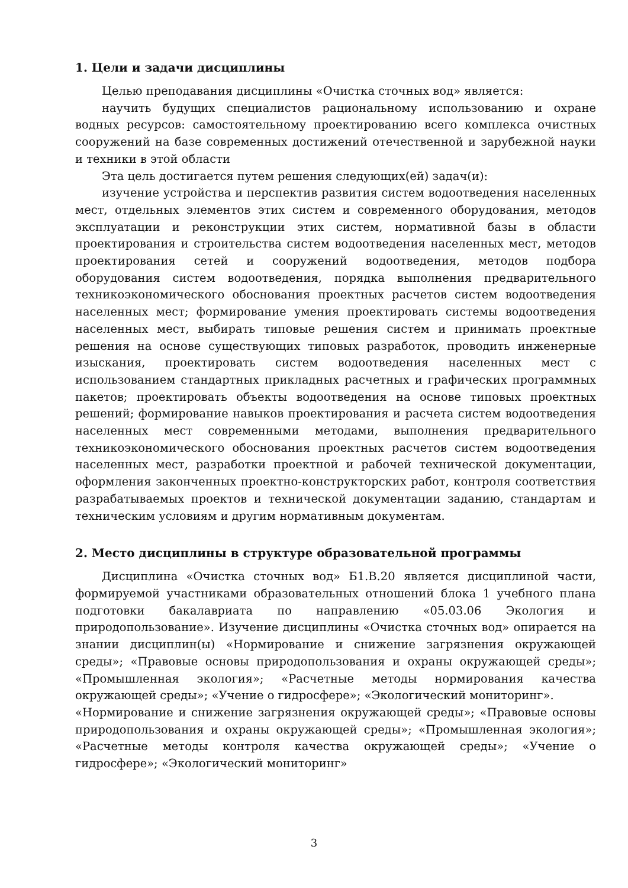1. Цели и задачи дисциплины
Целью преподавания дисциплины «Очистка сточных вод» является:
научить будущих специалистов рациональному использованию и охране водных ресурсов: самостоятельному проектированию всего комплекса очистных сооружений на базе современных достижений отечественной и зарубежной науки и техники в этой области
Эта цель достигается путем решения следующих(ей) задач(и):
изучение устройства и перспектив развития систем водоотведения населенных мест, отдельных элементов этих систем и современного оборудования, методов эксплуатации и реконструкции этих систем, нормативной базы в области проектирования и строительства систем водоотведения населенных мест, методов проектирования сетей и сооружений водоотведения, методов подбора оборудования систем водоотведения, порядка выполнения предварительного техникоэкономического обоснования проектных расчетов систем водоотведения населенных мест; формирование умения проектировать системы водоотведения населенных мест, выбирать типовые решения систем и принимать проектные решения на основе существующих типовых разработок, проводить инженерные изыскания, проектировать систем водоотведения населенных мест с использованием стандартных прикладных расчетных и графических программных пакетов; проектировать объекты водоотведения на основе типовых проектных решений; формирование навыков проектирования и расчета систем водоотведения населенных мест современными методами, выполнения предварительного техникоэкономического обоснования проектных расчетов систем водоотведения населенных мест, разработки проектной и рабочей технической документации, оформления законченных проектно-конструкторских работ, контроля соответствия разрабатываемых проектов и технической документации заданию, стандартам и техническим условиям и другим нормативным документам.
2. Место дисциплины в структуре образовательной программы
Дисциплина «Очистка сточных вод» Б1.В.20 является дисциплиной части, формируемой участниками образовательных отношений блока 1 учебного плана подготовки бакалавриата по направлению «05.03.06 Экология и природопользование». Изучение дисциплины «Очистка сточных вод» опирается на знании дисциплин(ы) «Нормирование и снижение загрязнения окружающей среды»; «Правовые основы природопользования и охраны окружающей среды»; «Промышленная экология»; «Расчетные методы нормирования качества окружающей среды»; «Учение о гидросфере»; «Экологический мониторинг».
«Нормирование и снижение загрязнения окружающей среды»; «Правовые основы природопользования и охраны окружающей среды»; «Промышленная экология»; «Расчетные методы контроля качества окружающей среды»; «Учение о гидросфере»; «Экологический мониторинг»
3